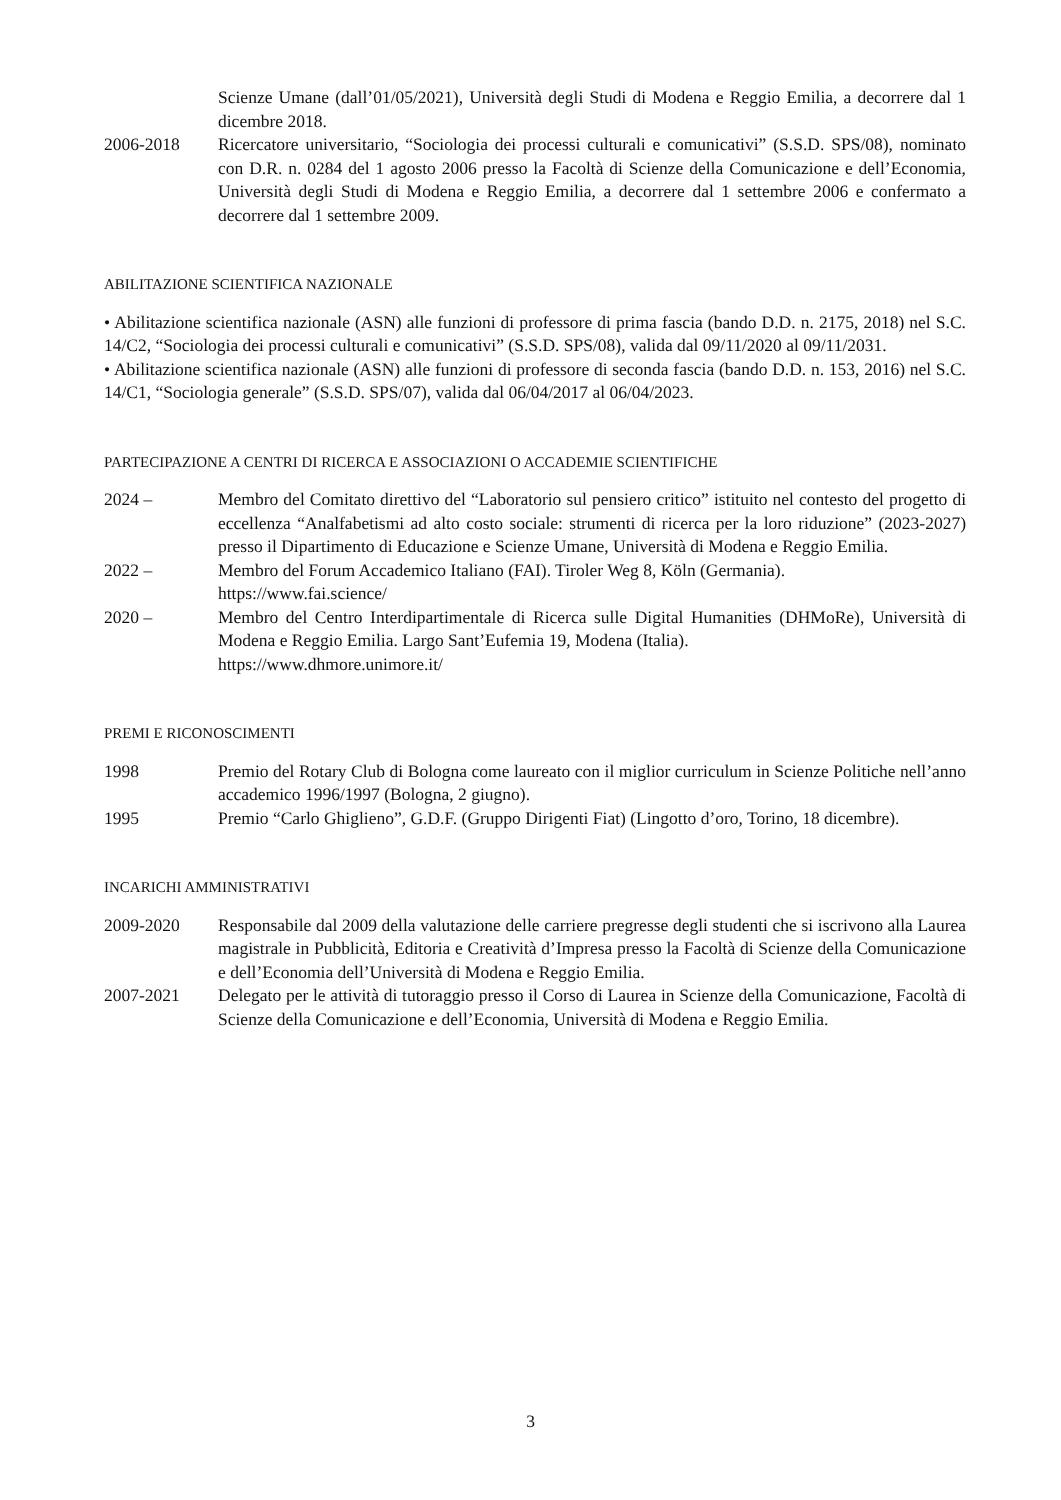Scienze Umane (dall’01/05/2021), Università degli Studi di Modena e Reggio Emilia, a decorrere dal 1 dicembre 2018.
2006-2018 Ricercatore universitario, “Sociologia dei processi culturali e comunicativi” (S.S.D. SPS/08), nominato con D.R. n. 0284 del 1 agosto 2006 presso la Facoltà di Scienze della Comunicazione e dell’Economia, Università degli Studi di Modena e Reggio Emilia, a decorrere dal 1 settembre 2006 e confermato a decorrere dal 1 settembre 2009.
ABILITAZIONE SCIENTIFICA NAZIONALE
• Abilitazione scientifica nazionale (ASN) alle funzioni di professore di prima fascia (bando D.D. n. 2175, 2018) nel S.C. 14/C2, “Sociologia dei processi culturali e comunicativi” (S.S.D. SPS/08), valida dal 09/11/2020 al 09/11/2031.
• Abilitazione scientifica nazionale (ASN) alle funzioni di professore di seconda fascia (bando D.D. n. 153, 2016) nel S.C. 14/C1, “Sociologia generale” (S.S.D. SPS/07), valida dal 06/04/2017 al 06/04/2023.
PARTECIPAZIONE A CENTRI DI RICERCA E ASSOCIAZIONI O ACCADEMIE SCIENTIFICHE
2024 – Membro del Comitato direttivo del “Laboratorio sul pensiero critico” istituito nel contesto del progetto di eccellenza “Analfabetismi ad alto costo sociale: strumenti di ricerca per la loro riduzione” (2023-2027) presso il Dipartimento di Educazione e Scienze Umane, Università di Modena e Reggio Emilia.
2022 – Membro del Forum Accademico Italiano (FAI). Tiroler Weg 8, Köln (Germania).
https://www.fai.science/
2020 – Membro del Centro Interdipartimentale di Ricerca sulle Digital Humanities (DHMoRe), Università di Modena e Reggio Emilia. Largo Sant’Eufemia 19, Modena (Italia).
https://www.dhmore.unimore.it/
PREMI E RICONOSCIMENTI
1998 Premio del Rotary Club di Bologna come laureato con il miglior curriculum in Scienze Politiche nell’anno accademico 1996/1997 (Bologna, 2 giugno).
1995 Premio “Carlo Ghiglieno”, G.D.F. (Gruppo Dirigenti Fiat) (Lingotto d’oro, Torino, 18 dicembre).
INCARICHI AMMINISTRATIVI
2009-2020 Responsabile dal 2009 della valutazione delle carriere pregresse degli studenti che si iscrivono alla Laurea magistrale in Pubblicità, Editoria e Creatività d’Impresa presso la Facoltà di Scienze della Comunicazione e dell’Economia dell’Università di Modena e Reggio Emilia.
2007-2021 Delegato per le attività di tutoraggio presso il Corso di Laurea in Scienze della Comunicazione, Facoltà di Scienze della Comunicazione e dell’Economia, Università di Modena e Reggio Emilia.
3